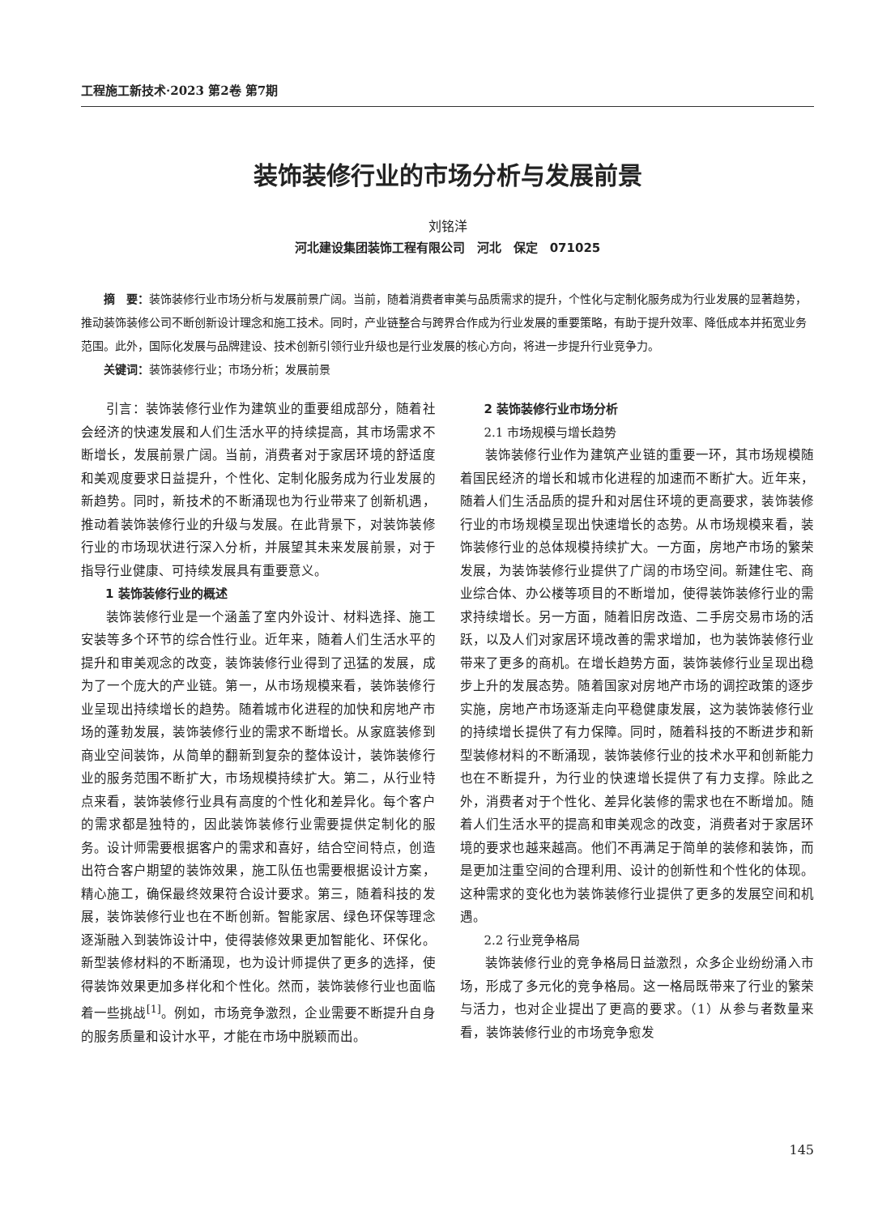工程施工新技术·2023 第2卷 第7期
装饰装修行业的市场分析与发展前景
刘铭洋
河北建设集团装饰工程有限公司　河北　保定　071025
摘　要：装饰装修行业市场分析与发展前景广阔。当前，随着消费者审美与品质需求的提升，个性化与定制化服务成为行业发展的显著趋势，推动装饰装修公司不断创新设计理念和施工技术。同时，产业链整合与跨界合作成为行业发展的重要策略，有助于提升效率、降低成本并拓宽业务范围。此外，国际化发展与品牌建设、技术创新引领行业升级也是行业发展的核心方向，将进一步提升行业竞争力。
关键词：装饰装修行业；市场分析；发展前景
引言：装饰装修行业作为建筑业的重要组成部分，随着社会经济的快速发展和人们生活水平的持续提高，其市场需求不断增长，发展前景广阔。当前，消费者对于家居环境的舒适度和美观度要求日益提升，个性化、定制化服务成为行业发展的新趋势。同时，新技术的不断涌现也为行业带来了创新机遇，推动着装饰装修行业的升级与发展。在此背景下，对装饰装修行业的市场现状进行深入分析，并展望其未来发展前景，对于指导行业健康、可持续发展具有重要意义。
1 装饰装修行业的概述
装饰装修行业是一个涵盖了室内外设计、材料选择、施工安装等多个环节的综合性行业。近年来，随着人们生活水平的提升和审美观念的改变，装饰装修行业得到了迅猛的发展，成为了一个庞大的产业链。第一，从市场规模来看，装饰装修行业呈现出持续增长的趋势。随着城市化进程的加快和房地产市场的蓬勃发展，装饰装修行业的需求不断增长。从家庭装修到商业空间装饰，从简单的翻新到复杂的整体设计，装饰装修行业的服务范围不断扩大，市场规模持续扩大。第二，从行业特点来看，装饰装修行业具有高度的个性化和差异化。每个客户的需求都是独特的，因此装饰装修行业需要提供定制化的服务。设计师需要根据客户的需求和喜好，结合空间特点，创造出符合客户期望的装饰效果，施工队伍也需要根据设计方案，精心施工，确保最终效果符合设计要求。第三，随着科技的发展，装饰装修行业也在不断创新。智能家居、绿色环保等理念逐渐融入到装饰设计中，使得装修效果更加智能化、环保化。新型装修材料的不断涌现，也为设计师提供了更多的选择，使得装饰效果更加多样化和个性化。然而，装饰装修行业也面临着一些挑战<sup>[1]</sup>。例如，市场竞争激烈，企业需要不断提升自身的服务质量和设计水平，才能在市场中脱颖而出。
2 装饰装修行业市场分析
2.1 市场规模与增长趋势
装饰装修行业作为建筑产业链的重要一环，其市场规模随着国民经济的增长和城市化进程的加速而不断扩大。近年来，随着人们生活品质的提升和对居住环境的更高要求，装饰装修行业的市场规模呈现出快速增长的态势。从市场规模来看，装饰装修行业的总体规模持续扩大。一方面，房地产市场的繁荣发展，为装饰装修行业提供了广阔的市场空间。新建住宅、商业综合体、办公楼等项目的不断增加，使得装饰装修行业的需求持续增长。另一方面，随着旧房改造、二手房交易市场的活跃，以及人们对家居环境改善的需求增加，也为装饰装修行业带来了更多的商机。在增长趋势方面，装饰装修行业呈现出稳步上升的发展态势。随着国家对房地产市场的调控政策的逐步实施，房地产市场逐渐走向平稳健康发展，这为装饰装修行业的持续增长提供了有力保障。同时，随着科技的不断进步和新型装修材料的不断涌现，装饰装修行业的技术水平和创新能力也在不断提升，为行业的快速增长提供了有力支撑。除此之外，消费者对于个性化、差异化装修的需求也在不断增加。随着人们生活水平的提高和审美观念的改变，消费者对于家居环境的要求也越来越高。他们不再满足于简单的装修和装饰，而是更加注重空间的合理利用、设计的创新性和个性化的体现。这种需求的变化也为装饰装修行业提供了更多的发展空间和机遇。
2.2 行业竞争格局
装饰装修行业的竞争格局日益激烈，众多企业纷纷涌入市场，形成了多元化的竞争格局。这一格局既带来了行业的繁荣与活力，也对企业提出了更高的要求。（1）从参与者数量来看，装饰装修行业的市场竞争愈发
145